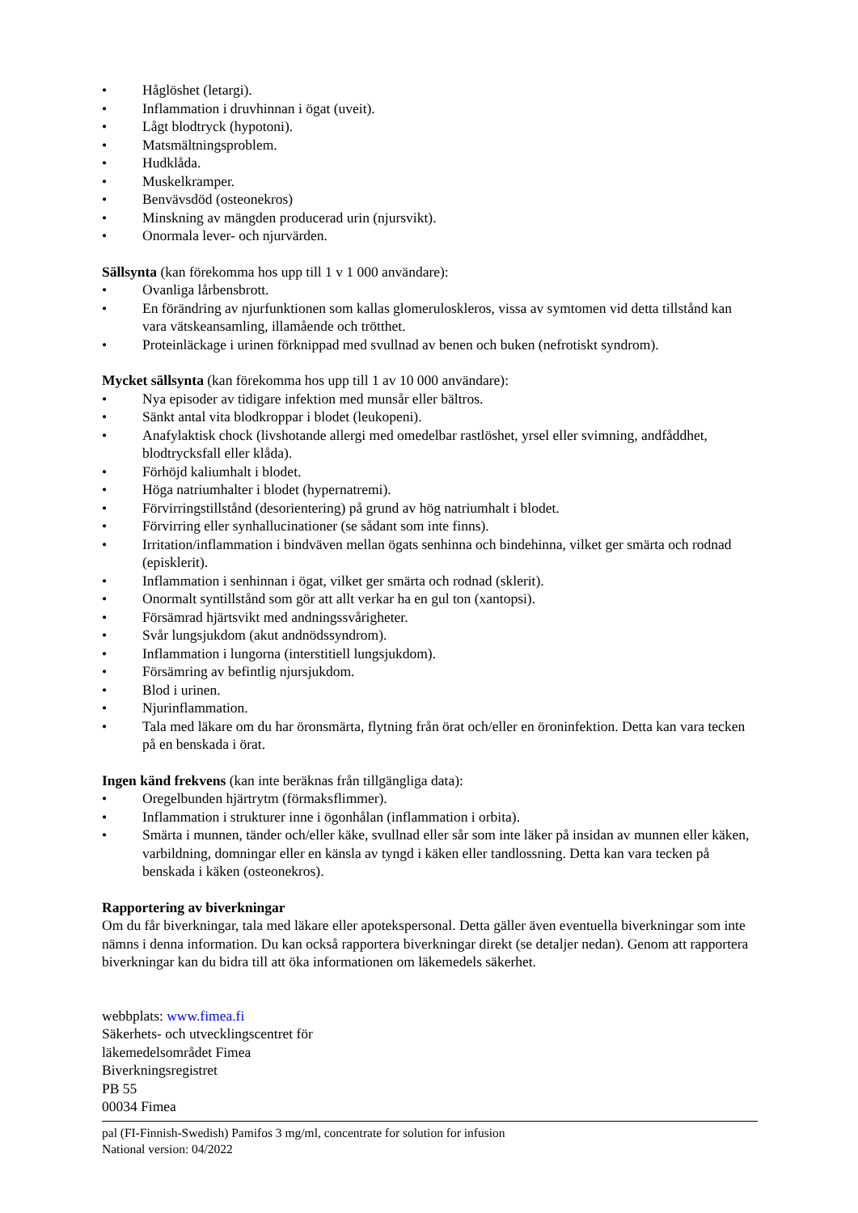• Håglöshet (letargi).
• Inflammation i druvhinnan i ögat (uveit).
• Lågt blodtryck (hypotoni).
• Matsmältningsproblem.
• Hudklåda.
• Muskelkramper.
• Benvävsdöd (osteonekros)
• Minskning av mängden producerad urin (njursvikt).
• Onormala lever- och njurvärden.
Sällsynta (kan förekomma hos upp till 1 v 1 000 användare):
• Ovanliga lårbensbrott.
• En förändring av njurfunktionen som kallas glomeruloskleros, vissa av symtomen vid detta tillstånd kan vara vätskeansamling, illamående och trötthet.
• Proteinläckage i urinen förknippad med svullnad av benen och buken (nefrotiskt syndrom).
Mycket sällsynta (kan förekomma hos upp till 1 av 10 000 användare):
• Nya episoder av tidigare infektion med munsår eller bältros.
• Sänkt antal vita blodkroppar i blodet (leukopeni).
• Anafylaktisk chock (livshotande allergi med omedelbar rastlöshet, yrsel eller svimning, andfåddhet, blodtrycksfall eller klåda).
• Förhöjd kaliumhalt i blodet.
• Höga natriumhalter i blodet (hypernatremi).
• Förvirringstillstånd (desorientering) på grund av hög natriumhalt i blodet.
• Förvirring eller synhallucinationer (se sådant som inte finns).
• Irritation/inflammation i bindväven mellan ögats senhinna och bindehinna, vilket ger smärta och rodnad (episklerit).
• Inflammation i senhinnan i ögat, vilket ger smärta och rodnad (sklerit).
• Onormalt syntillstånd som gör att allt verkar ha en gul ton (xantopsi).
• Försämrad hjärtsvikt med andningssvårigheter.
• Svår lungsjukdom (akut andnödssyndrom).
• Inflammation i lungorna (interstitiell lungsjukdom).
• Försämring av befintlig njursjukdom.
• Blod i urinen.
• Njurinflammation.
• Tala med läkare om du har öronsmärta, flytning från örat och/eller en öroninfektion. Detta kan vara tecken på en benskada i örat.
Ingen känd frekvens (kan inte beräknas från tillgängliga data):
• Oregelbunden hjärtrytm (förmaksflimmer).
• Inflammation i strukturer inne i ögonhålan (inflammation i orbita).
• Smärta i munnen, tänder och/eller käke, svullnad eller sår som inte läker på insidan av munnen eller käken, varbildning, domningar eller en känsla av tyngd i käken eller tandlossning. Detta kan vara tecken på benskada i käken (osteonekros).
Rapportering av biverkningar
Om du får biverkningar, tala med läkare eller apotekspersonal. Detta gäller även eventuella biverkningar som inte nämns i denna information. Du kan också rapportera biverkningar direkt (se detaljer nedan). Genom att rapportera biverkningar kan du bidra till att öka informationen om läkemedels säkerhet.
webbplats: www.fimea.fi
Säkerhets- och utvecklingscentret för
läkemedelsområdet Fimea
Biverkningsregistret
PB 55
00034 Fimea
pal (FI-Finnish-Swedish) Pamifos 3 mg/ml, concentrate for solution for infusion
National version: 04/2022